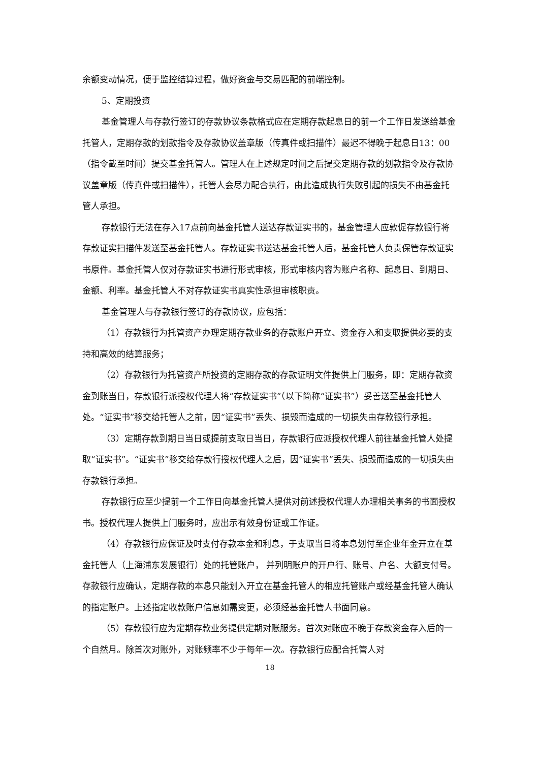余额变动情况，便于监控结算过程，做好资金与交易匹配的前端控制。
5、定期投资
基金管理人与存款行签订的存款协议条款格式应在定期存款起息日的前一个工作日发送给基金托管人，定期存款的划款指令及存款协议盖章版（传真件或扫描件）最迟不得晚于起息日13：00（指令截至时间）提交基金托管人。管理人在上述规定时间之后提交定期存款的划款指令及存款协议盖章版（传真件或扫描件），托管人会尽力配合执行，由此造成执行失败引起的损失不由基金托管人承担。
存款银行无法在存入17点前向基金托管人送达存款证实书的，基金管理人应敦促存款银行将存款证实扫描件发送至基金托管人。存款证实书送达基金托管人后，基金托管人负责保管存款证实书原件。基金托管人仅对存款证实书进行形式审核，形式审核内容为账户名称、起息日、到期日、金额、利率。基金托管人不对存款证实书真实性承担审核职责。
基金管理人与存款银行签订的存款协议，应包括：
（1）存款银行为托管资产办理定期存款业务的存款账户开立、资金存入和支取提供必要的支持和高效的结算服务；
（2）存款银行为托管资产所投资的定期存款的存款证明文件提供上门服务，即：定期存款资金到账当日，存款银行派授权代理人将“存款证实书”（以下简称“证实书”）妥善送至基金托管人处。“证实书”移交给托管人之前，因“证实书”丢失、损毁而造成的一切损失由存款银行承担。
（3）定期存款到期日当日或提前支取日当日，存款银行应派授权代理人前往基金托管人处提取“证实书”。“证实书”移交给存款行授权代理人之后，因“证实书”丢失、损毁而造成的一切损失由存款银行承担。
存款银行应至少提前一个工作日向基金托管人提供对前述授权代理人办理相关事务的书面授权书。授权代理人提供上门服务时，应出示有效身份证或工作证。
（4）存款银行应保证及时支付存款本金和利息，于支取当日将本息划付至企业年金开立在基金托管人（上海浦东发展银行）处的托管账户， 并列明账户的开户行、账号、户名、大额支付号。存款银行应确认，定期存款的本息只能划入开立在基金托管人的相应托管账户或经基金托管人确认的指定账户。上述指定收款账户信息如需变更，必须经基金托管人书面同意。
（5）存款银行应为定期存款业务提供定期对账服务。首次对账应不晚于存款资金存入后的一个自然月。除首次对账外，对账频率不少于每年一次。存款银行应配合托管人对
18